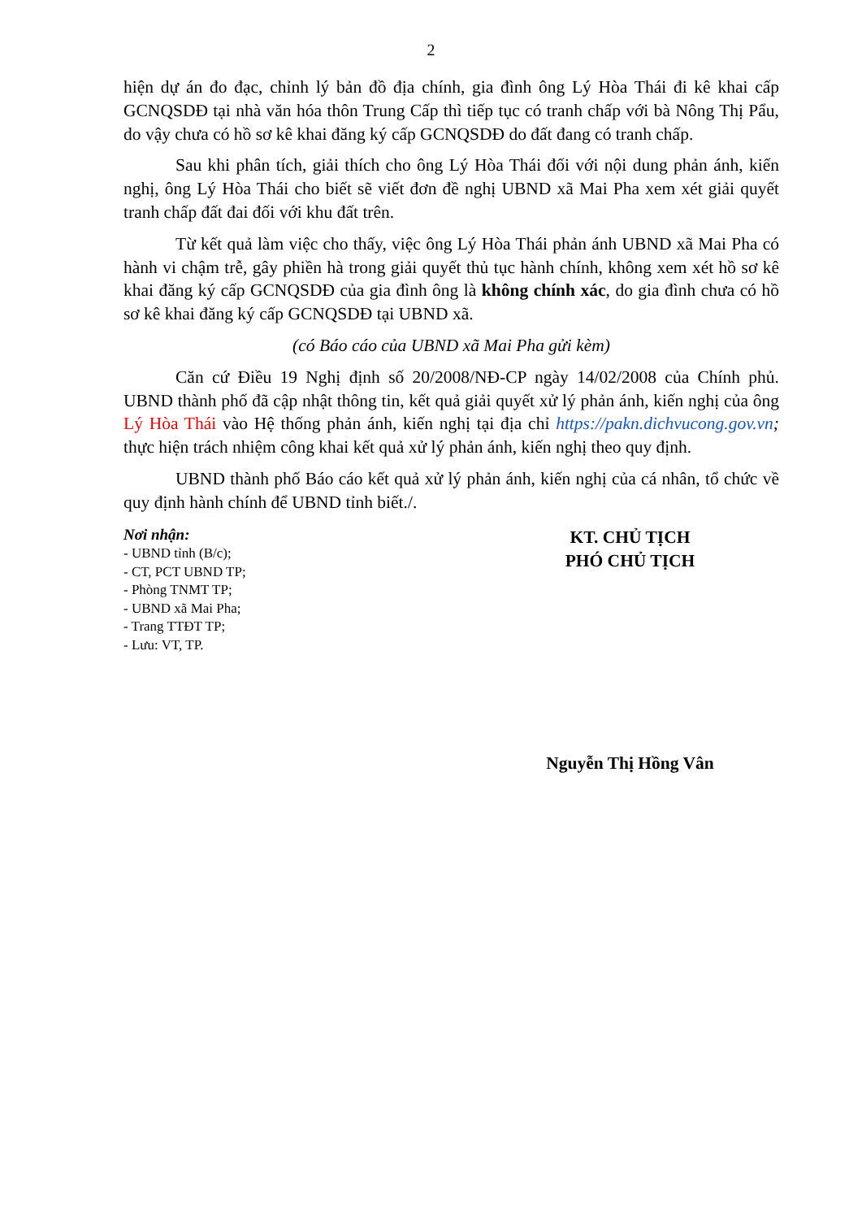2
hiện dự án đo đạc, chỉnh lý bản đồ địa chính, gia đình ông Lý Hòa Thái đi kê khai cấp GCNQSDĐ tại nhà văn hóa thôn Trung Cấp thì tiếp tục có tranh chấp với bà Nông Thị Pẩu, do vậy chưa có hồ sơ kê khai đăng ký cấp GCNQSDĐ do đất đang có tranh chấp.
Sau khi phân tích, giải thích cho ông Lý Hòa Thái đối với nội dung phản ánh, kiến nghị, ông Lý Hòa Thái cho biết sẽ viết đơn đề nghị UBND xã Mai Pha xem xét giải quyết tranh chấp đất đai đối với khu đất trên.
Từ kết quả làm việc cho thấy, việc ông Lý Hòa Thái phản ánh UBND xã Mai Pha có hành vi chậm trễ, gây phiền hà trong giải quyết thủ tục hành chính, không xem xét hồ sơ kê khai đăng ký cấp GCNQSDĐ của gia đình ông là không chính xác, do gia đình chưa có hồ sơ kê khai đăng ký cấp GCNQSDĐ tại UBND xã.
(có Báo cáo của UBND xã Mai Pha gửi kèm)
Căn cứ Điều 19 Nghị định số 20/2008/NĐ-CP ngày 14/02/2008 của Chính phủ. UBND thành phố đã cập nhật thông tin, kết quả giải quyết xử lý phản ánh, kiến nghị của ông Lý Hòa Thái vào Hệ thống phản ánh, kiến nghị tại địa chỉ https://pakn.dichvucong.gov.vn; thực hiện trách nhiệm công khai kết quả xử lý phản ánh, kiến nghị theo quy định.
UBND thành phố Báo cáo kết quả xử lý phản ánh, kiến nghị của cá nhân, tổ chức về quy định hành chính để UBND tỉnh biết./.
Nơi nhận:
- UBND tỉnh (B/c);
- CT, PCT UBND TP;
- Phòng TNMT TP;
- UBND xã Mai Pha;
- Trang TTĐT TP;
- Lưu: VT, TP.
KT. CHỦ TỊCH
PHÓ CHỦ TỊCH
Nguyễn Thị Hồng Vân